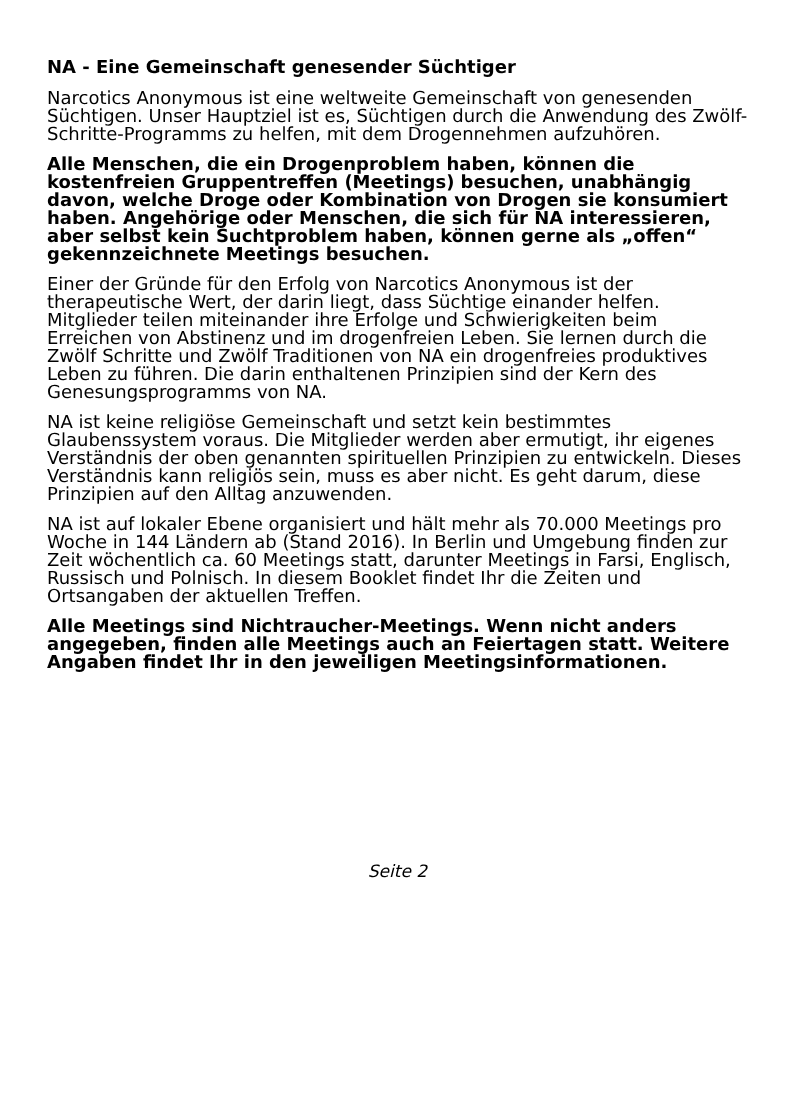NA - Eine Gemeinschaft genesender Süchtiger
Narcotics Anonymous ist eine weltweite Gemeinschaft von genesenden Süchtigen. Unser Hauptziel ist es, Süchtigen durch die Anwendung des Zwölf-Schritte-Programms zu helfen, mit dem Drogennehmen aufzuhören.
Alle Menschen, die ein Drogenproblem haben, können die kostenfreien Gruppentreffen (Meetings) besuchen, unabhängig davon, welche Droge oder Kombination von Drogen sie konsumiert haben. Angehörige oder Menschen, die sich für NA interessieren, aber selbst kein Suchtproblem haben, können gerne als „offen“ gekennzeichnete Meetings besuchen.
Einer der Gründe für den Erfolg von Narcotics Anonymous ist der therapeutische Wert, der darin liegt, dass Süchtige einander helfen. Mitglieder teilen miteinander ihre Erfolge und Schwierigkeiten beim Erreichen von Abstinenz und im drogenfreien Leben. Sie lernen durch die Zwölf Schritte und Zwölf Traditionen von NA ein drogenfreies produktives Leben zu führen. Die darin enthaltenen Prinzipien sind der Kern des Genesungsprogramms von NA.
NA ist keine religiöse Gemeinschaft und setzt kein bestimmtes Glaubenssystem voraus. Die Mitglieder werden aber ermutigt, ihr eigenes Verständnis der oben genannten spirituellen Prinzipien zu entwickeln. Dieses Verständnis kann religiös sein, muss es aber nicht. Es geht darum, diese Prinzipien auf den Alltag anzuwenden.
NA ist auf lokaler Ebene organisiert und hält mehr als 70.000 Meetings pro Woche in 144 Ländern ab (Stand 2016). In Berlin und Umgebung finden zur Zeit wöchentlich ca. 60 Meetings statt, darunter Meetings in Farsi, Englisch, Russisch und Polnisch. In diesem Booklet findet Ihr die Zeiten und Ortsangaben der aktuellen Treffen.
Alle Meetings sind Nichtraucher-Meetings. Wenn nicht anders angegeben, finden alle Meetings auch an Feiertagen statt. Weitere Angaben findet Ihr in den jeweiligen Meetingsinformationen.
Seite 2